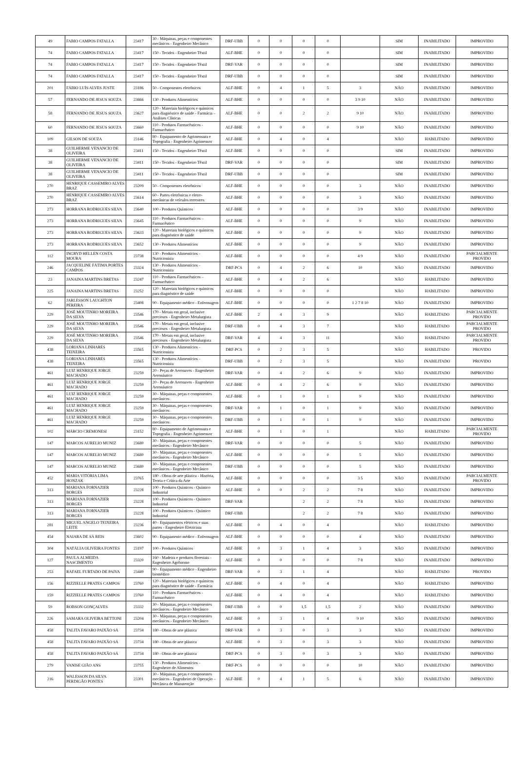| 49 | FABIO CAMPOS FATALLA | 23417 | 30 - Máquinas, peças e componentes mecânicos - Engenheiro Mecânico | DRF-UBB | 0 | 0 | 0 | 0 | | SIM | INABILITADO | IMPROVIDO |
| 74 | FABIO CAMPOS FATALLA | 23417 | 150 - Tecidos - Engenheiro Têxtil | ALF-BHE | 0 | 0 | 0 | 0 | | SIM | INABILITADO | IMPROVIDO |
| 74 | FABIO CAMPOS FATALLA | 23417 | 150 - Tecidos - Engenheiro Têxtil | DRF-VAR | 0 | 0 | 0 | 0 | | SIM | INABILITADO | IMPROVIDO |
| 74 | FABIO CAMPOS FATALLA | 23417 | 150 - Tecidos - Engenheiro Têxtil | DRF-UBB | 0 | 0 | 0 | 0 | | SIM | INABILITADO | IMPROVIDO |
| 201 | FÁBIO LUÍS ALVES JUSTE | 23186 | 50 - Componentes eletrônicos | ALF-BHE | 0 | 4 | 1 | 5 | 3 | NÃO | INABILITADO | IMPROVIDO |
| 57 | FERNANDO DE JESUS SOUZA | 23666 | 130 - Produtos Alimentícios | ALF-BHE | 0 | 0 | 0 | 0 | 3 9 10 | NÃO | INABILITADO | IMPROVIDO |
| 58 | FERNANDO DE JESUS SOUZA | 23627 | 120 - Materiais biológicos e químicos para diagnóstico de saúde - Farmácia – Análises Clínicas | ALF-BHE | 0 | 0 | 2 | 2 | 9 10 | NÃO | INABILITADO | IMPROVIDO |
| 60 | FERNANDO DE JESUS SOUZA | 23660 | 110 - Produtos Farmacêuticos - Farmacêutico | ALF-BHE | 0 | 0 | 0 | 0 | 9 10 | NÃO | INABILITADO | IMPROVIDO |
| 109 | GILSON DE SOUZA | 23146 | 80 - Equipamento de Agrimensura e Topografia - Engenheiro Agrimensor | ALF-BHE | 0 | 4 | 0 | 4 | | NÃO | HABILITADO | IMPROVIDO |
| 38 | GUILHERME VENANCIO DE OLIVEIRA | 23411 | 150 - Tecidos - Engenheiro Têxtil | ALF-BHE | 0 | 0 | 0 | 0 | | SIM | INABILITADO | IMPROVIDO |
| 38 | GUILHERME VENANCIO DE OLIVEIRA | 23411 | 150 - Tecidos - Engenheiro Têxtil | DRF-VAR | 0 | 0 | 0 | 0 | | SIM | INABILITADO | IMPROVIDO |
| 38 | GUILHERME VENANCIO DE OLIVEIRA | 23411 | 150 - Tecidos - Engenheiro Têxtil | DRF-UBB | 0 | 0 | 0 | 0 | | SIM | INABILITADO | IMPROVIDO |
| 270 | HENRIQUE CASSEMIRO ALVES BRAZ | 23209 | 50 - Componentes eletrônicos | ALF-BHE | 0 | 0 | 0 | 0 | 3 | NÃO | INABILITADO | IMPROVIDO |
| 270 | HENRIQUE CASSEMIRO ALVES BRAZ | 23614 | 60 - Partes eletrônicas e eletro-mecânicas de veículos terrestres | ALF-BHE | 0 | 0 | 0 | 0 | 3 | NÃO | INABILITADO | IMPROVIDO |
| 273 | HORRANA RODRIGUES SILVA | 23640 | 100 - Produtos Químicos | ALF-BHE | 0 | 0 | 0 | 0 | 3 9 | NÃO | INABILITADO | IMPROVIDO |
| 273 | HORRANA RODRIGUES SILVA | 23645 | 110 - Produtos Farmacêuticos – Farmacêutico | ALF-BHE | 0 | 0 | 0 | 0 | 9 | NÃO | INABILITADO | IMPROVIDO |
| 273 | HORRANA RODRIGUES SILVA | 23633 | 120 - Materiais biológicos e químicos para diagnóstico de saúde | ALF-BHE | 0 | 0 | 0 | 0 | 9 | NÃO | INABILITADO | IMPROVIDO |
| 273 | HORRANA RODRIGUES SILVA | 23652 | 130 - Produtos Alimentícios | ALF-BHE | 0 | 0 | 0 | 0 | 9 | NÃO | INABILITADO | IMPROVIDO |
| 112 | INGRYD HELLEN COSTA MOURA | 23738 | 130 - Produtos Alimentícios - Nutricionista | ALF-BHE | 0 | 0 | 0 | 0 | 4 9 | NÃO | INABILITADO | PARCIALMENTE PROVIDO |
| 246 | JACQUELINE FÁTIMA PORTES CAMPOS | 23324 | 130 - Produtos Alimentícios - Nutricionista | DRF-PCS | 0 | 4 | 2 | 6 | 10 | NÃO | INABILITADO | IMPROVIDO |
| 23 | JANAINA MARTINS BRETAS | 23247 | 110 - Produtos Farmacêuticos – Farmacêutico | ALF-BHE | 0 | 4 | 2 | 6 | | NÃO | HABILITADO | IMPROVIDO |
| 225 | JANAINA MARTINS BRETAS | 23252 | 120 - Materiais biológicos e químicos para diagnóstico de saúde | ALF-BHE | 0 | 0 | 0 | 0 | | NÃO | HABILITADO | IMPROVIDO |
| 62 | JARLESSON LAUGHTON PEREIRA | 23408 | 90 - Equipamento médico - Enfermagem | ALF-BHE | 0 | 0 | 0 | 0 | 1 2 7 8 10 | NÃO | INABILITADO | IMPROVIDO |
| 229 | JOSÉ MOUTINHO MOREIRA DA SILVA | 23546 | 170 - Metais em geral, inclusive preciosos - Engenheiro Metalurgista | ALF-BHE | 2 | 4 | 3 | 9 | | NÃO | HABILITADO | PARCIALMENTE PROVIDO |
| 229 | JOSÉ MOUTINHO MOREIRA DA SILVA | 23546 | 170 - Metais em geral, inclusive preciosos - Engenheiro Metalurgista | DRF-UBB | 0 | 4 | 3 | 7 | | NÃO | HABILITADO | PARCIALMENTE PROVIDO |
| 229 | JOSÉ MOUTINHO MOREIRA DA SILVA | 23546 | 170 - Metais em geral, inclusive preciosos - Engenheiro Metalurgista | DRF-VAR | 4 | 4 | 3 | 11 | | NÃO | HABILITADO | PARCIALMENTE PROVIDO |
| 438 | LORIANA LINHARES TEIXEIRA | 23565 | 130 - Produtos Alimentícios - Nutricionista | DRF-PCS | 0 | 2 | 3 | 5 | | NÃO | HABILITADO | PROVIDO |
| 438 | LORIANA LINHARES TEIXEIRA | 23565 | 130 - Produtos Alimentícios - Nutricionista | DRF-UBB | 0 | 2 | 3 | 5 | | NÃO | INABILITADO | PROVIDO |
| 461 | LUIZ HENRIQUE JORGE MACHADO | 23259 | 20 - Peças de Aeronaves - Engenheiro Aeronáutico | DRF-VAR | 0 | 4 | 2 | 6 | 9 | NÃO | INABILITADO | IMPROVIDO |
| 461 | LUIZ HENRIQUE JORGE MACHADO | 23259 | 20 - Peças de Aeronaves - Engenheiro Aeronáutico | ALF-BHE | 0 | 4 | 2 | 6 | 9 | NÃO | INABILITADO | IMPROVIDO |
| 461 | LUIZ HENRIQUE JORGE MACHADO | 23259 | 30 - Máquinas, peças e componentes mecânicos | ALF-BHE | 0 | 1 | 0 | 1 | 9 | NÃO | INABILITADO | IMPROVIDO |
| 461 | LUIZ HENRIQUE JORGE MACHADO | 23259 | 30 - Máquinas, peças e componentes mecânicos | DRF-VAR | 0 | 1 | 0 | 1 | 9 | NÃO | INABILITADO | IMPROVIDO |
| 461 | LUIZ HENRIQUE JORGE MACHADO | 23259 | 30 - Máquinas, peças e componentes mecânicos | DRF-UBB | 0 | 1 | 0 | 1 | 9 | NÃO | INABILITADO | IMPROVIDO |
| 102 | MÁRCIO CREMONESI | 23152 | 80 - Equipamento de Agrimensura e Topografia - Engenheiro Agrimensor | ALF-BHE | 0 | 1 | 0 | 1 | | NÃO | HABILITADO | PARCIALMENTE PROVIDO |
| 147 | MARCOS AURELIO MUNIZ | 23680 | 30 - Máquinas, peças e componentes mecânicos - Engenheiro Mecânico | DRF-VAR | 0 | 0 | 0 | 0 | 5 | NÃO | INABILITADO | IMPROVIDO |
| 147 | MARCOS AURELIO MUNIZ | 23680 | 30 - Máquinas, peças e componentes mecânicos - Engenheiro Mecânico | ALF-BHE | 0 | 0 | 0 | 0 | 5 | NÃO | INABILITADO | IMPROVIDO |
| 147 | MARCOS AURELIO MUNIZ | 23680 | 30 - Máquinas, peças e componentes mecânicos - Engenheiro Mecânico | DRF-UBB | 0 | 0 | 0 | 0 | 5 | NÃO | INABILITADO | IMPROVIDO |
| 452 | MARIA VITÓRIA LIMA HONZAK | 23765 | 180 - Obras de arte plástica - História, Teoria e Crítica da Arte | ALF-BHE | 0 | 0 | 0 | 0 | 3 5 | NÃO | INABILITADO | PARCIALMENTE PROVIDO |
| 313 | MARIANA FORNAZIER BORGES | 23228 | 100 - Produtos Químicos - Químico Industrial | ALF-BHE | 0 | 0 | 2 | 2 | 7 8 | NÃO | INABILITADO | IMPROVIDO |
| 313 | MARIANA FORNAZIER BORGES | 23228 | 100 - Produtos Químicos - Químico Industrial | DRF-VAR | | | 2 | 2 | 7 8 | NÃO | INABILITADO | IMPROVIDO |
| 313 | MARIANA FORNAZIER BORGES | 23228 | 100 - Produtos Químicos - Químico Industrial | DRF-UBB | | | 2 | 2 | 7 8 | NÃO | INABILITADO | IMPROVIDO |
| 281 | MIGUEL ANGELO TEIXEIRA LEITE | 23236 | 40 - Equipamentos elétricos e suas partes - Engenheiro Eletricista | ALF-BHE | 0 | 4 | 0 | 4 | | NÃO | HABILITADO | IMPROVIDO |
| 454 | NAIARA DE SÁ REIS | 23602 | 90 - Equipamento médico - Enfermagem | ALF-BHE | 0 | 0 | 0 | 0 | 4 | NÃO | INABILITADO | IMPROVIDO |
| 304 | NATÁLIA OLIVEIRA FONTES | 23197 | 100 - Produtos Químicos | ALF-BHE | 0 | 3 | 1 | 4 | 3 | NÃO | INABILITADO | IMPROVIDO |
| 127 | PAULA ALMEIDA NASCIMENTO | 23320 | 160 - Madeira e produtos florestais - Engenheiro Agrônomo | ALF-BHE | 0 | 0 | 0 | 0 | 7 8 | NÃO | INABILITADO | IMPROVIDO |
| 253 | RAFAEL FURTADO DE PAIVA | 23449 | 90 - Equipamento médico - Engenheiro biomédico | DRF-VAR | 0 | 3 | 1 | 4 | | NÃO | HABILITADO | PROVIDO |
| 156 | RIZZIELLE PRATES CAMPOS | 23760 | 120 - Materiais biológicos e químicos para diagnóstico de saúde - Farmácia | ALF-BHE | 0 | 4 | 0 | 4 | | NÃO | HABILITADO | IMPROVIDO |
| 159 | RIZZIELLE PRATES CAMPOS | 23760 | 110 - Produtos Farmacêuticos - Farmacêutico | ALF-BHE | 0 | 4 | 0 | 4 | | NÃO | HABILITADO | IMPROVIDO |
| 59 | ROBSON GONÇALVES | 23332 | 30 - Máquinas, peças e componentes mecânicos - Engenheiro Mecânico | DRF-UBB | 0 | 0 | 1,5 | 1,5 | 2 | NÃO | INABILITADO | IMPROVIDO |
| 226 | SAMARA OLIVEIRA BETTONI | 23204 | 30 - Máquinas, peças e componentes mecânicos - Engenheiro Mecânico | ALF-BHE | 0 | 3 | 1 | 4 | 9 10 | NÃO | INABILITADO | IMPROVIDO |
| 458 | TALITA FAVARO PAIXÃO SÁ | 23734 | 180 - Obras de arte plástica | DRF-VAR | 0 | 3 | 0 | 3 | 3 | NÃO | INABILITADO | IMPROVIDO |
| 458 | TALITA FAVARO PAIXÃO SÁ | 23734 | 180 - Obras de arte plástica | ALF-BHE | 0 | 3 | 0 | 3 | 3 | NÃO | INABILITADO | IMPROVIDO |
| 458 | TALITA FAVARO PAIXÃO SÁ | 23734 | 180 - Obras de arte plástica | DRF-PCS | 0 | 3 | 0 | 3 | 3 | NÃO | INABILITADO | IMPROVIDO |
| 279 | VANISE GIÃO ANS | 23755 | 130 - Produtos Alimentícios - Engenheiro de Alimentos | DRF-PCS | 0 | 0 | 0 | 0 | 10 | NÃO | INABILITADO | IMPROVIDO |
| 216 | WALESSON DA SILVA PERDIGÃO PONTES | 23301 | 30 - Máquinas, peças e componentes mecânicos - Engenheiro de Operação – Mecânica de Manutenção | ALF-BHE | 0 | 4 | 1 | 5 | 6 | NÃO | INABILITADO | IMPROVIDO |